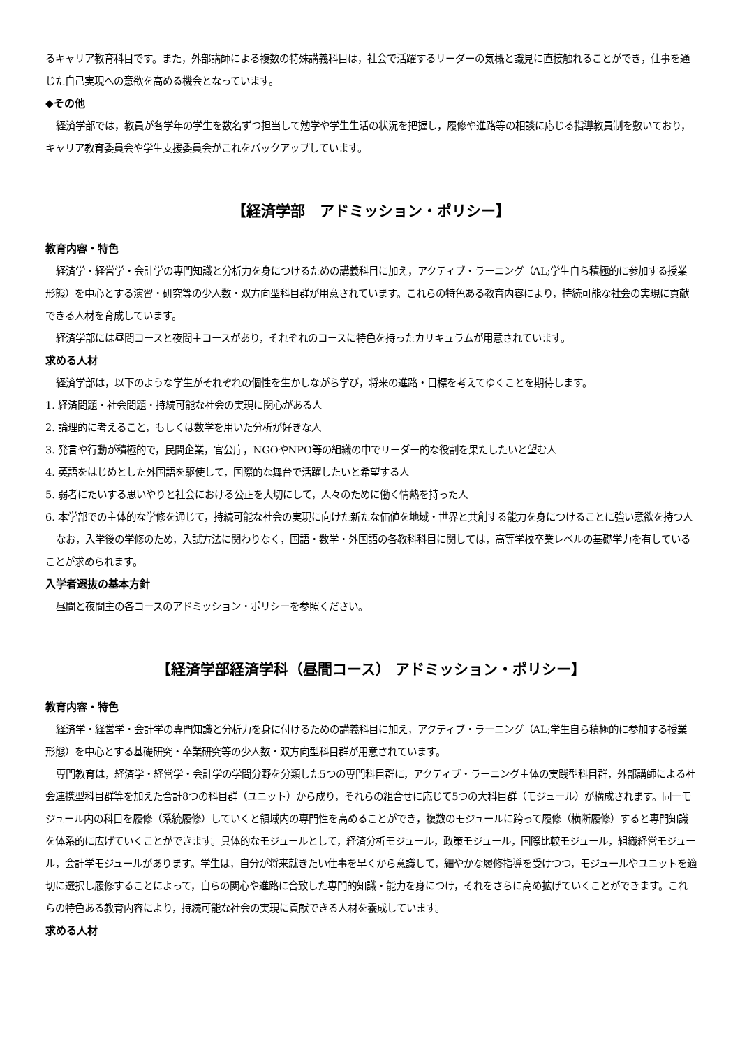るキャリア教育科目です。また，外部講師による複数の特殊講義科目は，社会で活躍するリーダーの気概と識見に直接触れることができ，仕事を通じた自己実現への意欲を高める機会となっています。
◆その他
経済学部では，教員が各学年の学生を数名ずつ担当して勉学や学生生活の状況を把握し，履修や進路等の相談に応じる指導教員制を敷いており，キャリア教育委員会や学生支援委員会がこれをバックアップしています。
【経済学部　アドミッション・ポリシー】
教育内容・特色
経済学・経営学・会計学の専門知識と分析力を身につけるための講義科目に加え，アクティブ・ラーニング（AL;学生自ら積極的に参加する授業形態）を中心とする演習・研究等の少人数・双方向型科目群が用意されています。これらの特色ある教育内容により，持続可能な社会の実現に貢献できる人材を育成しています。
経済学部には昼間コースと夜間主コースがあり，それぞれのコースに特色を持ったカリキュラムが用意されています。
求める人材
経済学部は，以下のような学生がそれぞれの個性を生かしながら学び，将来の進路・目標を考えてゆくことを期待します。
1. 経済問題・社会問題・持続可能な社会の実現に関心がある人
2. 論理的に考えること，もしくは数学を用いた分析が好きな人
3. 発言や行動が積極的で，民間企業，官公庁，NGOやNPO等の組織の中でリーダー的な役割を果たしたいと望む人
4. 英語をはじめとした外国語を駆使して，国際的な舞台で活躍したいと希望する人
5. 弱者にたいする思いやりと社会における公正を大切にして，人々のために働く情熱を持った人
6. 本学部での主体的な学修を通じて，持続可能な社会の実現に向けた新たな価値を地域・世界と共創する能力を身につけることに強い意欲を持つ人
なお，入学後の学修のため，入試方法に関わりなく，国語・数学・外国語の各教科科目に関しては，高等学校卒業レベルの基礎学力を有していることが求められます。
入学者選抜の基本方針
昼間と夜間主の各コースのアドミッション・ポリシーを参照ください。
【経済学部経済学科（昼間コース） アドミッション・ポリシー】
教育内容・特色
経済学・経営学・会計学の専門知識と分析力を身に付けるための講義科目に加え，アクティブ・ラーニング（AL;学生自ら積極的に参加する授業形態）を中心とする基礎研究・卒業研究等の少人数・双方向型科目群が用意されています。
専門教育は，経済学・経営学・会計学の学問分野を分類した5つの専門科目群に，アクティブ・ラーニング主体の実践型科目群，外部講師による社会連携型科目群等を加えた合計8つの科目群（ユニット）から成り，それらの組合せに応じて5つの大科目群（モジュール）が構成されます。同一モジュール内の科目を履修（系統履修）していくと領域内の専門性を高めることができ，複数のモジュールに跨って履修（横断履修）すると専門知識を体系的に広げていくことができます。具体的なモジュールとして，経済分析モジュール，政策モジュール，国際比較モジュール，組織経営モジュール，会計学モジュールがあります。学生は，自分が将来就きたい仕事を早くから意識して，細やかな履修指導を受けつつ，モジュールやユニットを適切に選択し履修することによって，自らの関心や進路に合致した専門的知識・能力を身につけ，それをさらに高め拡げていくことができます。これらの特色ある教育内容により，持続可能な社会の実現に貢献できる人材を養成しています。
求める人材